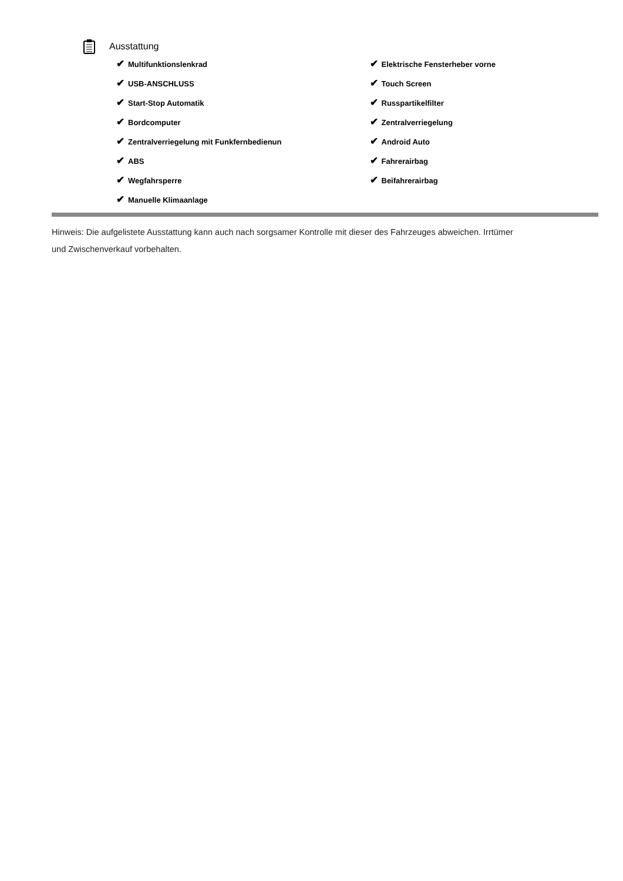Ausstattung
✔ Multifunktionslenkrad
✔ USB-ANSCHLUSS
✔ Start-Stop Automatik
✔ Bordcomputer
✔ Zentralverriegelung mit Funkfernbedienun
✔ ABS
✔ Wegfahrsperre
✔ Manuelle Klimaanlage
✔ Elektrische Fensterheber vorne
✔ Touch Screen
✔ Russpartikelfilter
✔ Zentralverriegelung
✔ Android Auto
✔ Fahrerairbag
✔ Beifahrerairbag
Hinweis: Die aufgelistete Ausstattung kann auch nach sorgsamer Kontrolle mit dieser des Fahrzeuges abweichen. Irrtümer und Zwischenverkauf vorbehalten.